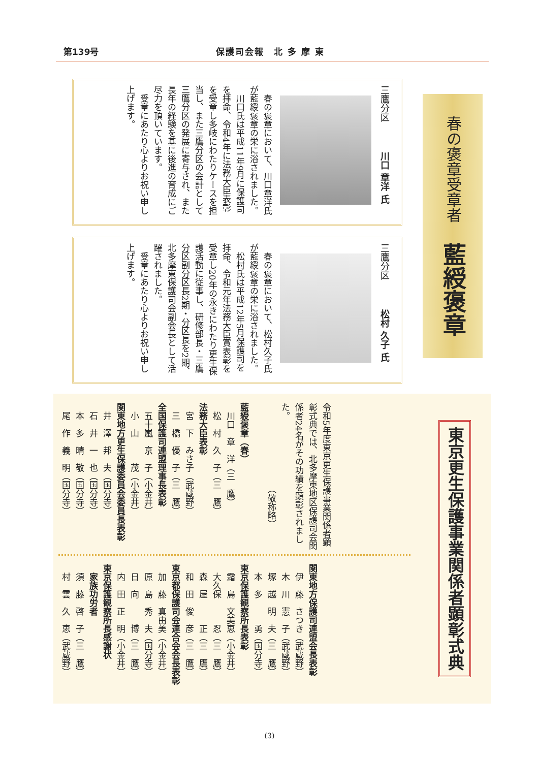第139号 保護司会報　北 多 摩 東
春の褒章受章者 藍綬褒章
三鷹分区　川口 章洋 氏
　春の褒章において、川口章洋氏が藍綬褒章の栄に浴されました。
　川口氏は平成11年9月に保護司を拝命、令和4年に法務大臣表彰を受章し多岐にわたりケースを担当し、また三鷹分区の会計として三鷹分区の発展に寄与され、また長年の経験を基に後進の育成にご尽力を頂いています。
　受章にあたり心よりお祝い申し上げます。
三鷹分区　松村 久子 氏
　春の褒章において、松村久子氏が藍綬褒章の栄に浴されました。
　松村氏は平成12年5月保護司を拝命、令和元年法務大臣賞表彰を受章し20年の永きにわたり更生保護活動に従事し、研修部長・三鷹分区副分区長2期・分区長を2期、北多摩東保護司会副会長として活躍されました。
　受章にあたり心よりお祝い申し上げます。
東京更生保護事業関係者顕彰式典
令和5年度東京更生保護事業関係者顕彰式典では、北多摩東地区保護司会関係者24名がその功績を顕彰されました。
　　　　　　　　　　（敬称略）
藍綬褒章（春）
　川口　章　洋（三　鷹）
　松　村　久　子（三　鷹）
法務大臣表彰
　宮　下　みさ子（武蔵野）
　三　橋　優　子（三　鷹）
全国保護司連盟理事長表彰
　五十嵐　京　子（小金井）
　小　山　　　茂（小金井）
関東地方更生保護委員会委員長表彰
　井　澤　邦　夫（国分寺）
　石　井　一　也（国分寺）
　本　多　晴　敬（国分寺）
　尾　作　義　明（国分寺）
関東地方保護司連盟会長表彰
　伊　藤　さつき（武蔵野）
　木　川　憲　子（武蔵野）
　塚　越　明　夫（三　鷹）
　本　多　　　勇（国分寺）
東京保護観察所長表彰
　霜　鳥　文美恵（小金井）
　大久保　　　忍（三　鷹）
　森　屋　　　正（三　鷹）
　和　田　俊　彦（三　鷹）
東京都保護司会連合会会長表彰
　加　藤　真由美（小金井）
　原　島　秀　夫（国分寺）
　日　向　　　博（三　鷹）
　内　田　正　明（小金井）
東京保護観察所長感謝状
　家族功労者
　須　藤　啓　子（三　鷹）
　村　雲　久　恵（武蔵野）
(3)